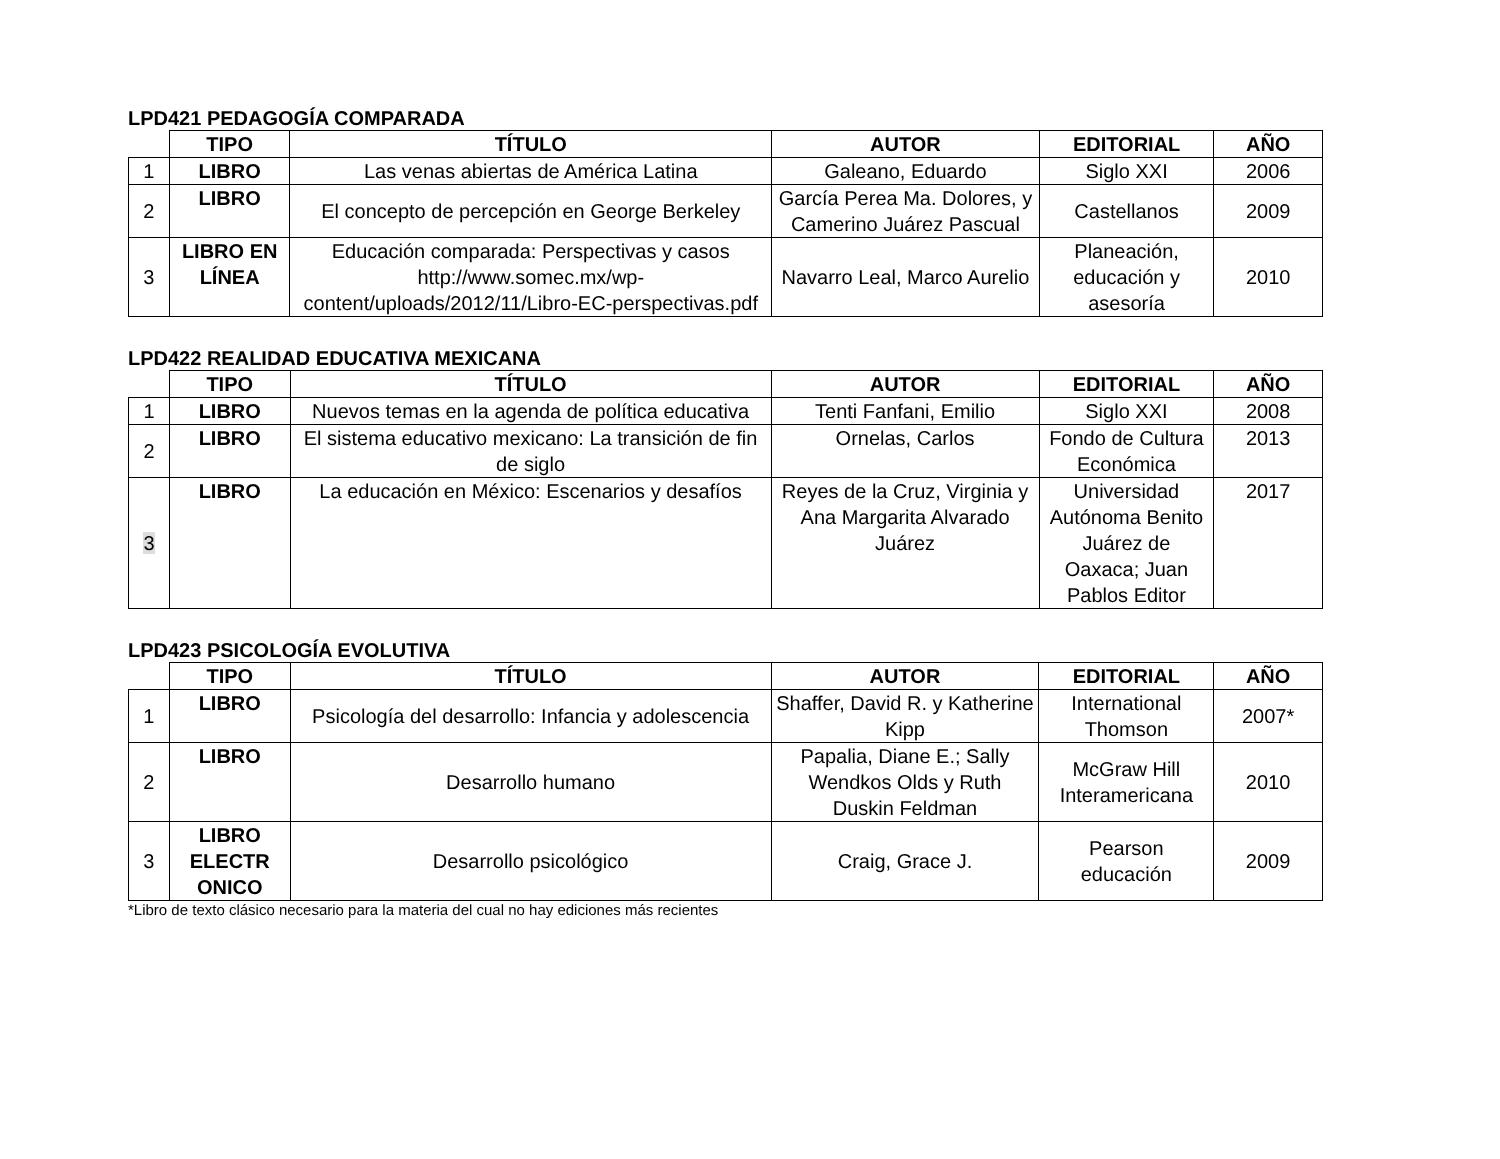LPD421 PEDAGOGÍA COMPARADA
| | TIPO | TÍTULO | AUTOR | EDITORIAL | AÑO |
| --- | --- | --- | --- | --- | --- |
| 1 | LIBRO | Las venas abiertas de América Latina | Galeano, Eduardo | Siglo XXI | 2006 |
| 2 | LIBRO | El concepto de percepción en George Berkeley | García Perea Ma. Dolores, y Camerino Juárez Pascual | Castellanos | 2009 |
| 3 | LIBRO EN LÍNEA | Educación comparada: Perspectivas y casos http://www.somec.mx/wp-content/uploads/2012/11/Libro-EC-perspectivas.pdf | Navarro Leal, Marco Aurelio | Planeación, educación y asesoría | 2010 |
LPD422 REALIDAD EDUCATIVA MEXICANA
| | TIPO | TÍTULO | AUTOR | EDITORIAL | AÑO |
| --- | --- | --- | --- | --- | --- |
| 1 | LIBRO | Nuevos temas en la agenda de política educativa | Tenti Fanfani, Emilio | Siglo XXI | 2008 |
| 2 | LIBRO | El sistema educativo mexicano: La transición de fin de siglo | Ornelas, Carlos | Fondo de Cultura Económica | 2013 |
| 3 | LIBRO | La educación en México: Escenarios y desafíos | Reyes de la Cruz, Virginia y Ana Margarita Alvarado Juárez | Universidad Autónoma Benito Juárez de Oaxaca; Juan Pablos Editor | 2017 |
LPD423 PSICOLOGÍA EVOLUTIVA
| | TIPO | TÍTULO | AUTOR | EDITORIAL | AÑO |
| --- | --- | --- | --- | --- | --- |
| 1 | LIBRO | Psicología del desarrollo: Infancia y adolescencia | Shaffer, David R. y Katherine Kipp | International Thomson | 2007* |
| 2 | LIBRO | Desarrollo humano | Papalia, Diane E.; Sally Wendkos Olds y Ruth Duskin Feldman | McGraw Hill Interamericana | 2010 |
| 3 | LIBRO ELECTR ONICO | Desarrollo psicológico | Craig, Grace J. | Pearson educación | 2009 |
*Libro de texto clásico necesario para la materia del cual no hay ediciones más recientes